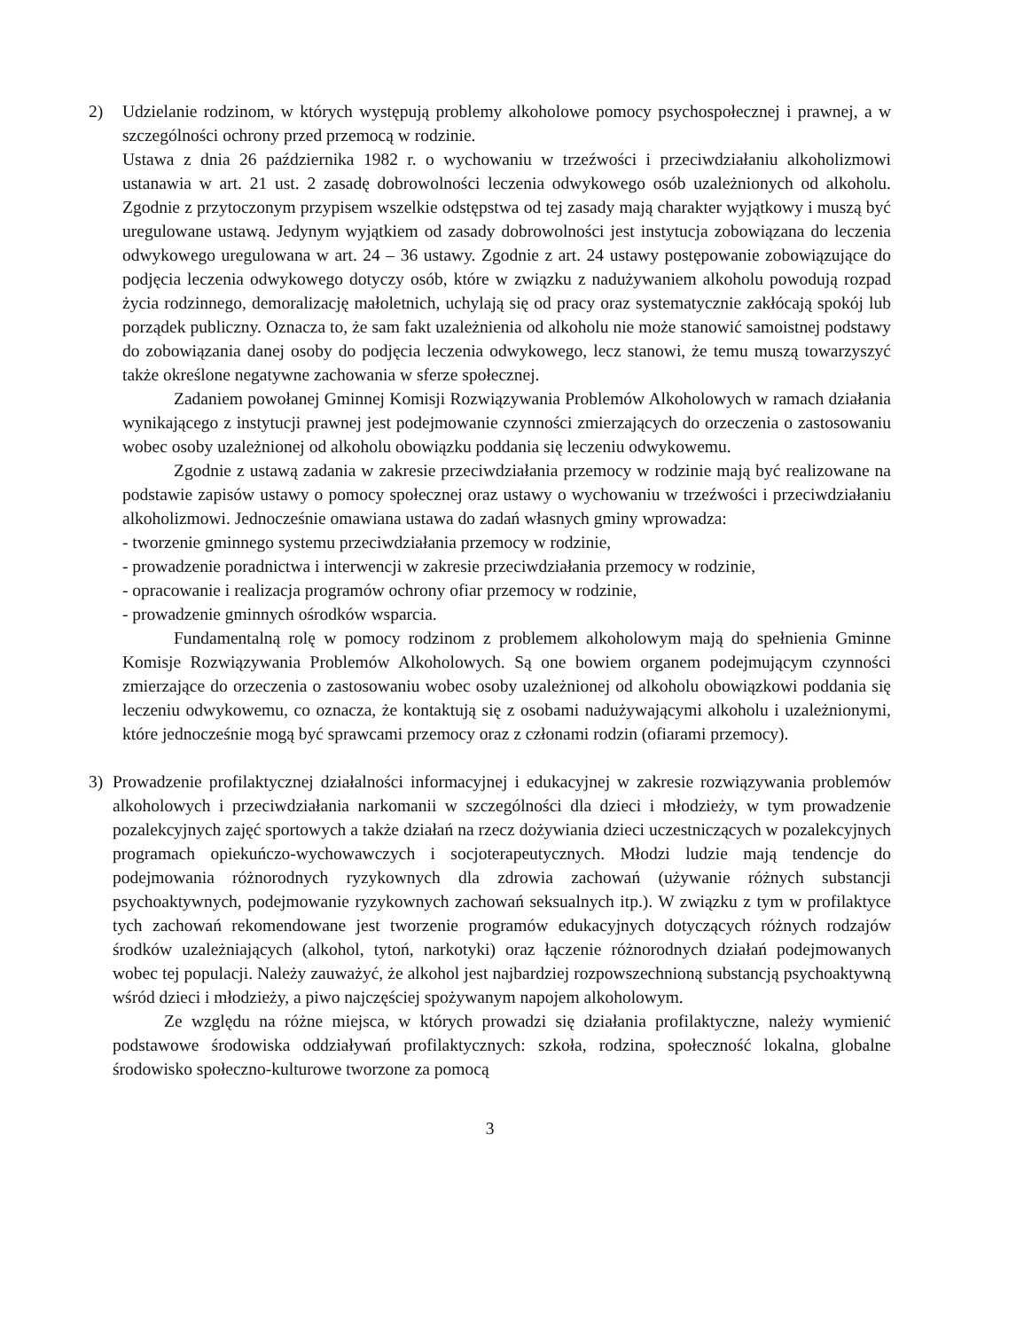2) Udzielanie rodzinom, w których występują problemy alkoholowe pomocy psychospołecznej i prawnej, a w szczególności ochrony przed przemocą w rodzinie.
Ustawa z dnia 26 października 1982 r. o wychowaniu w trzeźwości i przeciwdziałaniu alkoholizmowi ustanawia w art. 21 ust. 2 zasadę dobrowolności leczenia odwykowego osób uzależnionych od alkoholu. Zgodnie z przytoczonym przypisem wszelkie odstępstwa od tej zasady mają charakter wyjątkowy i muszą być uregulowane ustawą. Jedynym wyjątkiem od zasady dobrowolności jest instytucja zobowiązana do leczenia odwykowego uregulowana w art. 24 – 36 ustawy. Zgodnie z art. 24 ustawy postępowanie zobowiązujące do podjęcia leczenia odwykowego dotyczy osób, które w związku z nadużywaniem alkoholu powodują rozpad życia rodzinnego, demoralizację małoletnich, uchylają się od pracy oraz systematycznie zakłócają spokój lub porządek publiczny. Oznacza to, że sam fakt uzależnienia od alkoholu nie może stanowić samoistnej podstawy do zobowiązania danej osoby do podjęcia leczenia odwykowego, lecz stanowi, że temu muszą towarzyszyć także określone negatywne zachowania w sferze społecznej.
Zadaniem powołanej Gminnej Komisji Rozwiązywania Problemów Alkoholowych w ramach działania wynikającego z instytucji prawnej jest podejmowanie czynności zmierzających do orzeczenia o zastosowaniu wobec osoby uzależnionej od alkoholu obowiązku poddania się leczeniu odwykowemu.
Zgodnie z ustawą zadania w zakresie przeciwdziałania przemocy w rodzinie mają być realizowane na podstawie zapisów ustawy o pomocy społecznej oraz ustawy o wychowaniu w trzeźwości i przeciwdziałaniu alkoholizmowi. Jednocześnie omawiana ustawa do zadań własnych gminy wprowadza:
- tworzenie gminnego systemu przeciwdziałania przemocy w rodzinie,
- prowadzenie poradnictwa i interwencji w zakresie przeciwdziałania przemocy w rodzinie,
- opracowanie i realizacja programów ochrony ofiar przemocy w rodzinie,
- prowadzenie gminnych ośrodków wsparcia.
Fundamentalną rolę w pomocy rodzinom z problemem alkoholowym mają do spełnienia Gminne Komisje Rozwiązywania Problemów Alkoholowych. Są one bowiem organem podejmującym czynności zmierzające do orzeczenia o zastosowaniu wobec osoby uzależnionej od alkoholu obowiązkowi poddania się leczeniu odwykowemu, co oznacza, że kontaktują się z osobami nadużywającymi alkoholu i uzależnionymi, które jednocześnie mogą być sprawcami przemocy oraz z członami rodzin (ofiarami przemocy).
3) Prowadzenie profilaktycznej działalności informacyjnej i edukacyjnej w zakresie rozwiązywania problemów alkoholowych i przeciwdziałania narkomanii w szczególności dla dzieci i młodzieży, w tym prowadzenie pozalekcyjnych zajęć sportowych a także działań na rzecz dożywiania dzieci uczestniczących w pozalekcyjnych programach opiekuńczo-wychowawczych i socjoterapeutycznych. Młodzi ludzie mają tendencje do podejmowania różnorodnych ryzykownych dla zdrowia zachowań (używanie różnych substancji psychoaktywnych, podejmowanie ryzykownych zachowań seksualnych itp.). W związku z tym w profilaktyce tych zachowań rekomendowane jest tworzenie programów edukacyjnych dotyczących różnych rodzajów środków uzależniających (alkohol, tytoń, narkotyki) oraz łączenie różnorodnych działań podejmowanych wobec tej populacji. Należy zauważyć, że alkohol jest najbardziej rozpowszechnioną substancją psychoaktywną wśród dzieci i młodzieży, a piwo najczęściej spożywanym napojem alkoholowym.
Ze względu na różne miejsca, w których prowadzi się działania profilaktyczne, należy wymienić podstawowe środowiska oddziaływań profilaktycznych: szkoła, rodzina, społeczność lokalna, globalne środowisko społeczno-kulturowe tworzone za pomocą
3